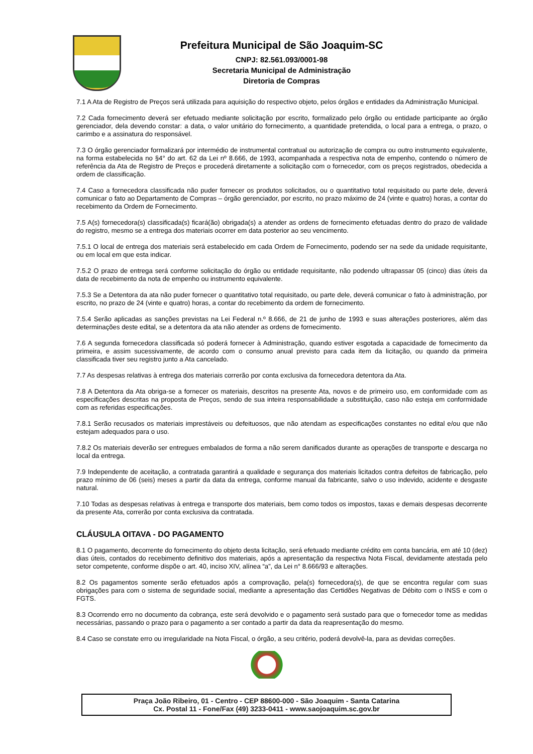Prefeitura Municipal de São Joaquim-SC
CNPJ: 82.561.093/0001-98
Secretaria Municipal de Administração
Diretoria de Compras
7.1 A Ata de Registro de Preços será utilizada para aquisição do respectivo objeto, pelos órgãos e entidades da Administração Municipal.
7.2 Cada fornecimento deverá ser efetuado mediante solicitação por escrito, formalizado pelo órgão ou entidade participante ao órgão gerenciador, dela devendo constar: a data, o valor unitário do fornecimento, a quantidade pretendida, o local para a entrega, o prazo, o carimbo e a assinatura do responsável.
7.3 O órgão gerenciador formalizará por intermédio de instrumental contratual ou autorização de compra ou outro instrumento equivalente, na forma estabelecida no §4° do art. 62 da Lei nº 8.666, de 1993, acompanhada a respectiva nota de empenho, contendo o número de referência da Ata de Registro de Preços e procederá diretamente a solicitação com o fornecedor, com os preços registrados, obedecida a ordem de classificação.
7.4 Caso a fornecedora classificada não puder fornecer os produtos solicitados, ou o quantitativo total requisitado ou parte dele, deverá comunicar o fato ao Departamento de Compras – órgão gerenciador, por escrito, no prazo máximo de 24 (vinte e quatro) horas, a contar do recebimento da Ordem de Fornecimento.
7.5 A(s) fornecedora(s) classificada(s) ficará(ão) obrigada(s) a atender as ordens de fornecimento efetuadas dentro do prazo de validade do registro, mesmo se a entrega dos materiais ocorrer em data posterior ao seu vencimento.
7.5.1 O local de entrega dos materiais será estabelecido em cada Ordem de Fornecimento, podendo ser na sede da unidade requisitante, ou em local em que esta indicar.
7.5.2 O prazo de entrega será conforme solicitação do órgão ou entidade requisitante, não podendo ultrapassar 05 (cinco) dias úteis da data de recebimento da nota de empenho ou instrumento equivalente.
7.5.3 Se a Detentora da ata não puder fornecer o quantitativo total requisitado, ou parte dele, deverá comunicar o fato à administração, por escrito, no prazo de 24 (vinte e quatro) horas, a contar do recebimento da ordem de fornecimento.
7.5.4 Serão aplicadas as sanções previstas na Lei Federal n.º 8.666, de 21 de junho de 1993 e suas alterações posteriores, além das determinações deste edital, se a detentora da ata não atender as ordens de fornecimento.
7.6 A segunda fornecedora classificada só poderá fornecer à Administração, quando estiver esgotada a capacidade de fornecimento da primeira, e assim sucessivamente, de acordo com o consumo anual previsto para cada item da licitação, ou quando da primeira classificada tiver seu registro junto a Ata cancelado.
7.7 As despesas relativas à entrega dos materiais correrão por conta exclusiva da fornecedora detentora da Ata.
7.8 A Detentora da Ata obriga-se a fornecer os materiais, descritos na presente Ata, novos e de primeiro uso, em conformidade com as especificações descritas na proposta de Preços, sendo de sua inteira responsabilidade a substituição, caso não esteja em conformidade com as referidas especificações.
7.8.1 Serão recusados os materiais imprestáveis ou defeituosos, que não atendam as especificações constantes no edital e/ou que não estejam adequados para o uso.
7.8.2 Os materiais deverão ser entregues embalados de forma a não serem danificados durante as operações de transporte e descarga no local da entrega.
7.9 Independente de aceitação, a contratada garantirá a qualidade e segurança dos materiais licitados contra defeitos de fabricação, pelo prazo mínimo de 06 (seis) meses a partir da data da entrega, conforme manual da fabricante, salvo o uso indevido, acidente e desgaste natural.
7.10 Todas as despesas relativas à entrega e transporte dos materiais, bem como todos os impostos, taxas e demais despesas decorrente da presente Ata, correrão por conta exclusiva da contratada.
CLÁUSULA OITAVA - DO PAGAMENTO
8.1 O pagamento, decorrente do fornecimento do objeto desta licitação, será efetuado mediante crédito em conta bancária, em até 10 (dez) dias úteis, contados do recebimento definitivo dos materiais, após a apresentação da respectiva Nota Fiscal, devidamente atestada pelo setor competente, conforme dispõe o art. 40, inciso XIV, alínea “a”, da Lei n° 8.666/93 e alterações.
8.2 Os pagamentos somente serão efetuados após a comprovação, pela(s) fornecedora(s), de que se encontra regular com suas obrigações para com o sistema de seguridade social, mediante a apresentação das Certidões Negativas de Débito com o INSS e com o FGTS.
8.3 Ocorrendo erro no documento da cobrança, este será devolvido e o pagamento será sustado para que o fornecedor tome as medidas necessárias, passando o prazo para o pagamento a ser contado a partir da data da reapresentação do mesmo.
8.4 Caso se constate erro ou irregularidade na Nota Fiscal, o órgão, a seu critério, poderá devolvê-la, para as devidas correções.
Praça João Ribeiro, 01 - Centro - CEP 88600-000 - São Joaquim - Santa Catarina
Cx. Postal 11 - Fone/Fax (49) 3233-0411 - www.saojoaquim.sc.gov.br